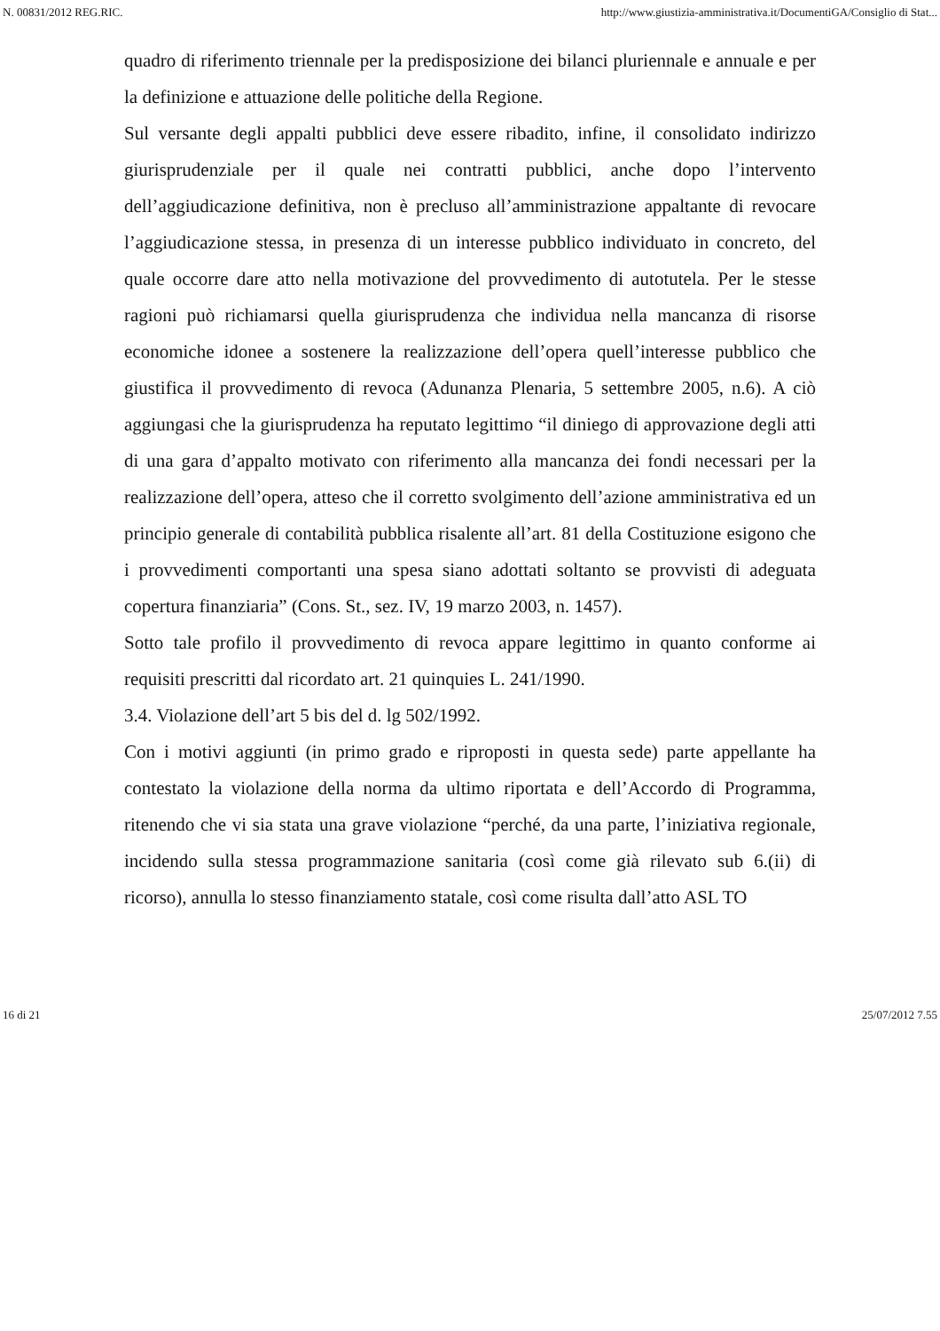N. 00831/2012 REG.RIC. http://www.giustizia-amministrativa.it/DocumentiGA/Consiglio di Stat...
quadro di riferimento triennale per la predisposizione dei bilanci pluriennale e annuale e per la definizione e attuazione delle politiche della Regione.
Sul versante degli appalti pubblici deve essere ribadito, infine, il consolidato indirizzo giurisprudenziale per il quale nei contratti pubblici, anche dopo l’intervento dell’aggiudicazione definitiva, non è precluso all’amministrazione appaltante di revocare l’aggiudicazione stessa, in presenza di un interesse pubblico individuato in concreto, del quale occorre dare atto nella motivazione del provvedimento di autotutela. Per le stesse ragioni può richiamarsi quella giurisprudenza che individua nella mancanza di risorse economiche idonee a sostenere la realizzazione dell’opera quell’interesse pubblico che giustifica il provvedimento di revoca (Adunanza Plenaria, 5 settembre 2005, n.6). A ciò aggiungasi che la giurisprudenza ha reputato legittimo “il diniego di approvazione degli atti di una gara d’appalto motivato con riferimento alla mancanza dei fondi necessari per la realizzazione dell’opera, atteso che il corretto svolgimento dell’azione amministrativa ed un principio generale di contabilità pubblica risalente all’art. 81 della Costituzione esigono che i provvedimenti comportanti una spesa siano adottati soltanto se provvisti di adeguata copertura finanziaria” (Cons. St., sez. IV, 19 marzo 2003, n. 1457).
Sotto tale profilo il provvedimento di revoca appare legittimo in quanto conforme ai requisiti prescritti dal ricordato art. 21 quinquies L. 241/1990.
3.4. Violazione dell’art 5 bis del d. lg 502/1992.
Con i motivi aggiunti (in primo grado e riproposti in questa sede) parte appellante ha contestato la violazione della norma da ultimo riportata e dell’Accordo di Programma, ritenendo che vi sia stata una grave violazione “perché, da una parte, l’iniziativa regionale, incidendo sulla stessa programmazione sanitaria (così come già rilevato sub 6.(ii) di ricorso), annulla lo stesso finanziamento statale, così come risulta dall’atto ASL TO
16 di 21 25/07/2012 7.55